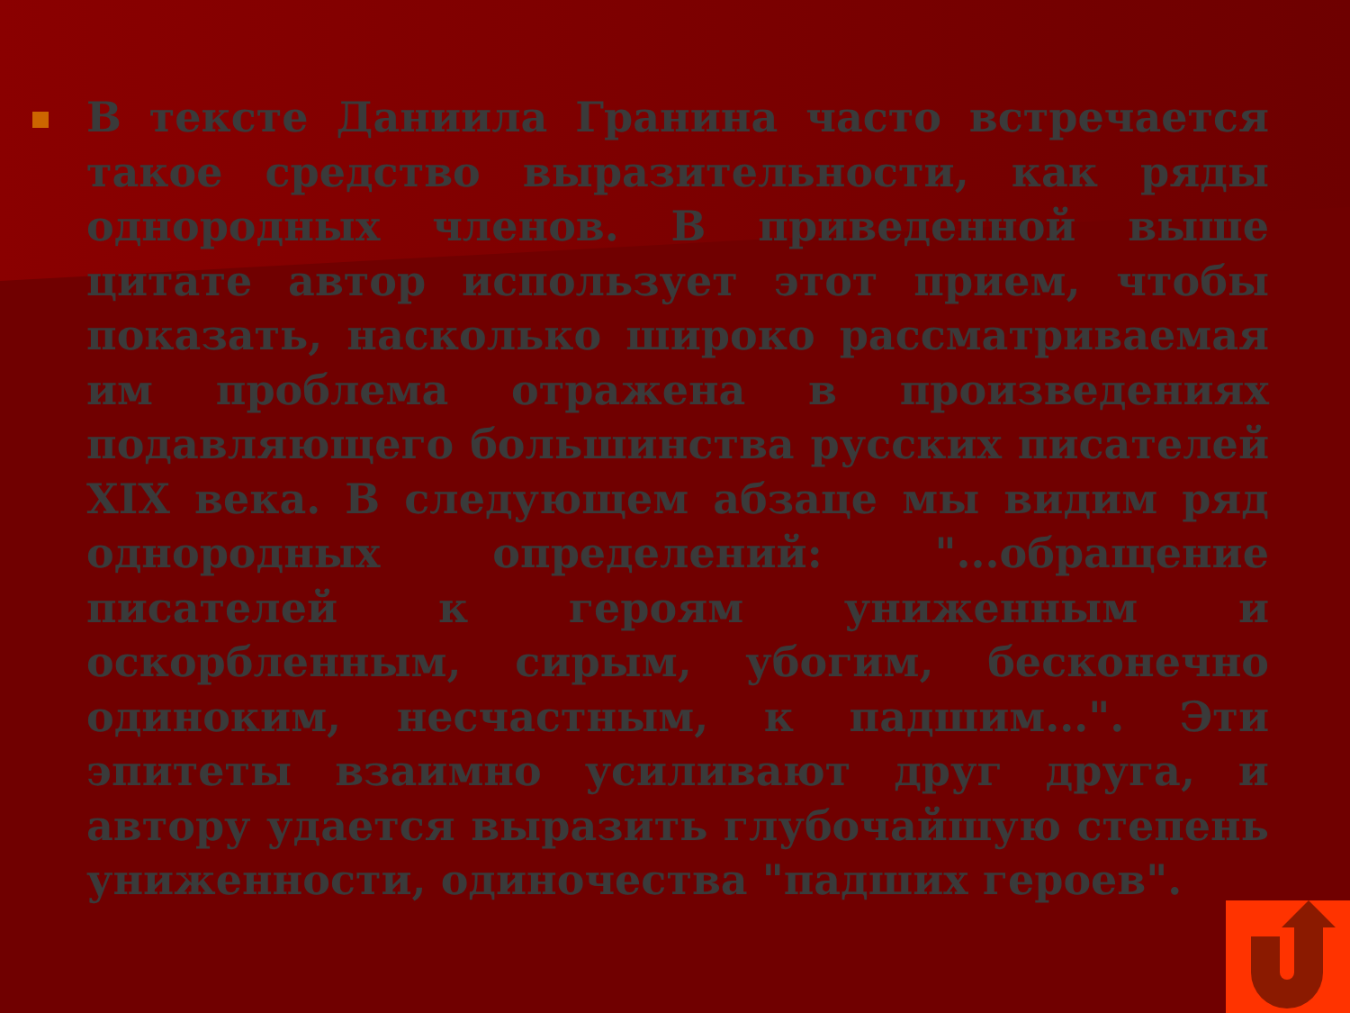В тексте Даниила Гранина часто встречается такое средство выразительности, как ряды однородных членов. В приведенной выше цитате автор использует этот прием, чтобы показать, насколько широко рассматриваемая им проблема отражена в произведениях подавляющего большинства русских писателей XIX века. В следующем абзаце мы видим ряд однородных определений: "...обращение писателей к героям униженным и оскорбленным, сирым, убогим, бесконечно одиноким, несчастным, к падшим...". Эти эпитеты взаимно усиливают друг друга, и автору удается выразить глубочайшую степень униженности, одиночества "падших героев".